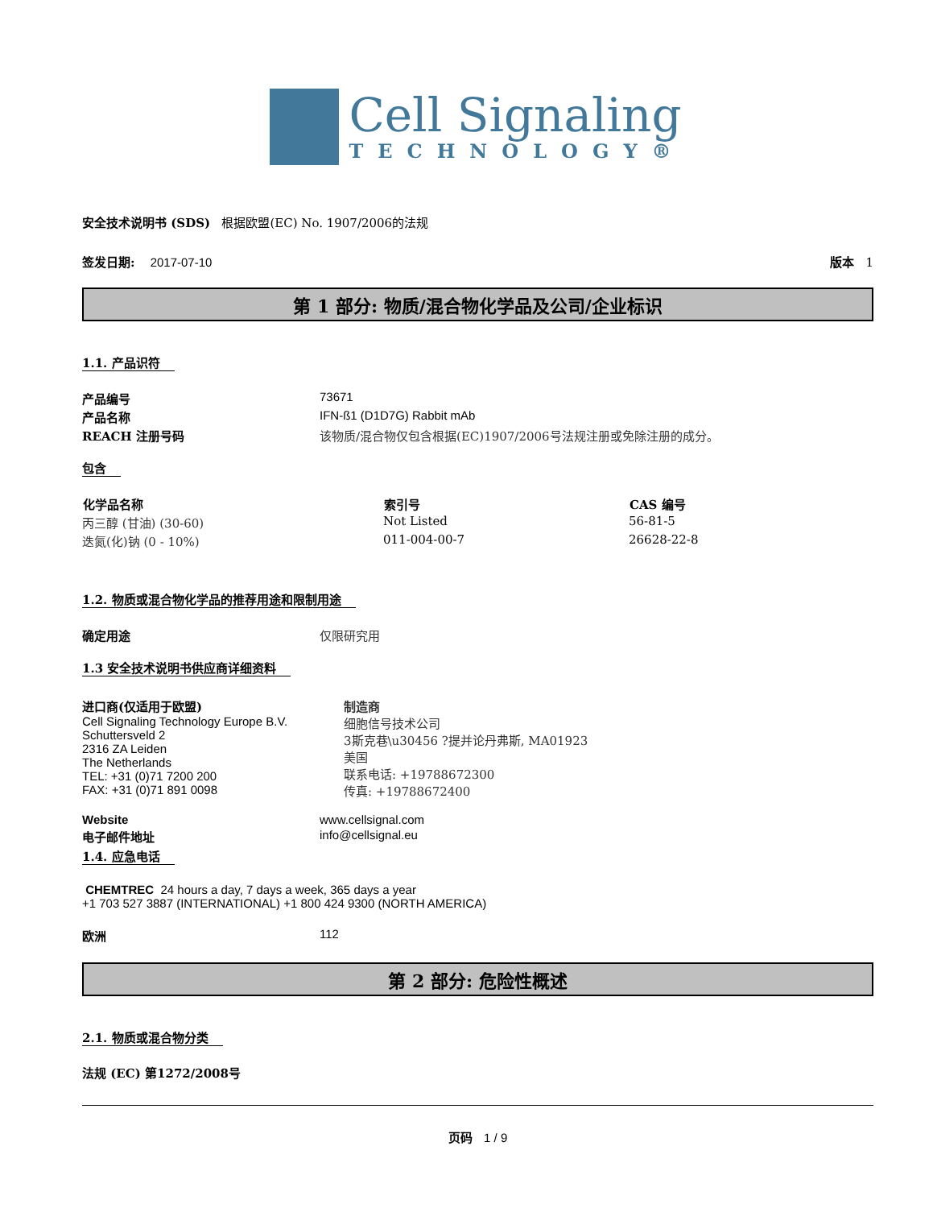Cell Signaling
TECHNOLOGY®
安全技术说明书 (SDS) 根据欧盟(EC) No. 1907/2006的法规
签发日期: 2017-07-10 版本 1
第 1 部分: 物质/混合物化学品及公司/企业标识
1.1. 产品识符
| 产品编号 | 73671 |
| 产品名称 | IFN-ß1 (D1D7G) Rabbit mAb |
| REACH 注册号码 | 该物质/混合物仅包含根据(EC)1907/2006号法规注册或免除注册的成分。 |
包含
| 化学品名称 | 索引号 | CAS 编号 |
| --- | --- | --- |
| 丙三醇 (甘油) (30-60) | Not Listed | 56-81-5 |
| 迭氮(化)钠 (0 - 10%) | 011-004-00-7 | 26628-22-8 |
1.2. 物质或混合物化学品的推荐用途和限制用途
| 确定用途 | 仅限研究用 |
1.3 安全技术说明书供应商详细资料
进口商(仅适用于欧盟)
Cell Signaling Technology Europe B.V.
Schuttersveld 2
2316 ZA Leiden
The Netherlands
TEL: +31 (0)71 7200 200
FAX: +31 (0)71 891 0098
制造商
细胞信号技术公司
3斯克巷\u30456 ?提并论丹弗斯, MA01923
美国
联系电话: +19788672300
传真: +19788672400
| Website | www.cellsignal.com |
| 电子邮件地址 | info@cellsignal.eu |
1.4. 应急电话
CHEMTREC 24 hours a day, 7 days a week, 365 days a year
+1 703 527 3887 (INTERNATIONAL) +1 800 424 9300 (NORTH AMERICA)
| 欧洲 | 112 |
第 2 部分: 危险性概述
2.1. 物质或混合物分类
法规 (EC) 第1272/2008号
页码 1 / 9